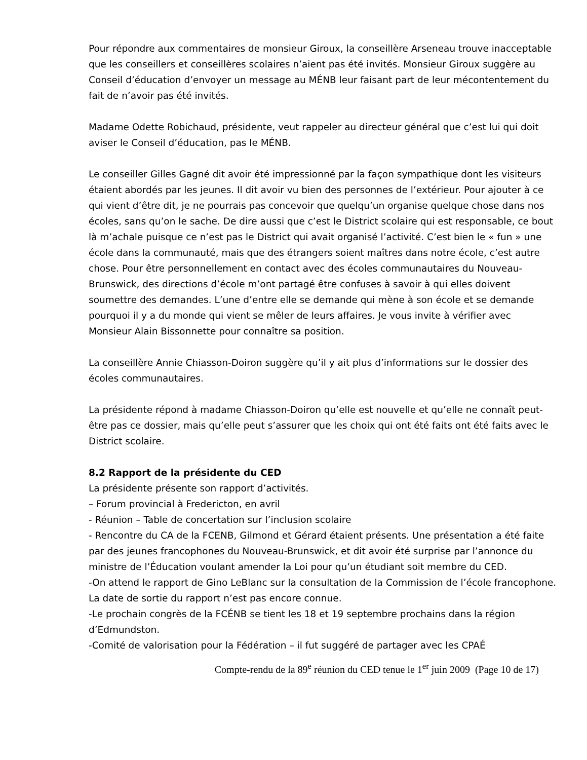Pour répondre aux commentaires de monsieur Giroux, la conseillère Arseneau trouve inacceptable que les conseillers et conseillères scolaires n’aient pas été invités. Monsieur Giroux suggère au Conseil d’éducation d’envoyer un message au MÉNB leur faisant part de leur mécontentement du fait de n’avoir pas été invités.
Madame Odette Robichaud, présidente, veut rappeler au directeur général que c’est lui qui doit aviser le Conseil d’éducation, pas le MÉNB.
Le conseiller Gilles Gagné dit avoir été impressionné par la façon sympathique dont les visiteurs étaient abordés par les jeunes. Il dit avoir vu bien des personnes de l’extérieur. Pour ajouter à ce qui vient d’être dit, je ne pourrais pas concevoir que quelqu’un organise quelque chose dans nos écoles, sans qu’on le sache. De dire aussi que c’est le District scolaire qui est responsable, ce bout là m’achale puisque ce n’est pas le District qui avait organisé l’activité. C’est bien le « fun » une école dans la communauté, mais que des étrangers soient maîtres dans notre école, c’est autre chose. Pour être personnellement en contact avec des écoles communautaires du Nouveau-Brunswick, des directions d’école m’ont partagé être confuses à savoir à qui elles doivent soumettre des demandes. L’une d’entre elle se demande qui mène à son école et se demande pourquoi il y a du monde qui vient se mêler de leurs affaires. Je vous invite à vérifier avec Monsieur Alain Bissonnette pour connaître sa position.
La conseillère Annie Chiasson-Doiron suggère qu’il y ait plus d’informations sur le dossier des écoles communautaires.
La présidente répond à madame Chiasson-Doiron qu’elle est nouvelle et qu’elle ne connaît peut-être pas ce dossier, mais qu’elle peut s’assurer que les choix qui ont été faits ont été faits avec le District scolaire.
8.2 Rapport de la présidente du CED
La présidente présente son rapport d’activités.
– Forum provincial à Fredericton, en avril
- Réunion – Table de concertation sur l’inclusion scolaire
- Rencontre du CA de la FCENB, Gilmond et Gérard étaient présents. Une présentation a été faite par des jeunes francophones du Nouveau-Brunswick, et dit avoir été surprise par l’annonce du ministre de l’Éducation voulant amender la Loi pour qu’un étudiant soit membre du CED.
-On attend le rapport de Gino LeBlanc sur la consultation de la Commission de l’école francophone. La date de sortie du rapport n’est pas encore connue.
-Le prochain congrès de la FCÉNB se tient les 18 et 19 septembre prochains dans la région d’Edmundston.
-Comité de valorisation pour la Fédération – il fut suggéré de partager avec les CPAÉ
Compte-rendu de la 89<sup>e</sup> réunion du CED tenue le 1<sup>er</sup> juin 2009 (Page 10 de 17)